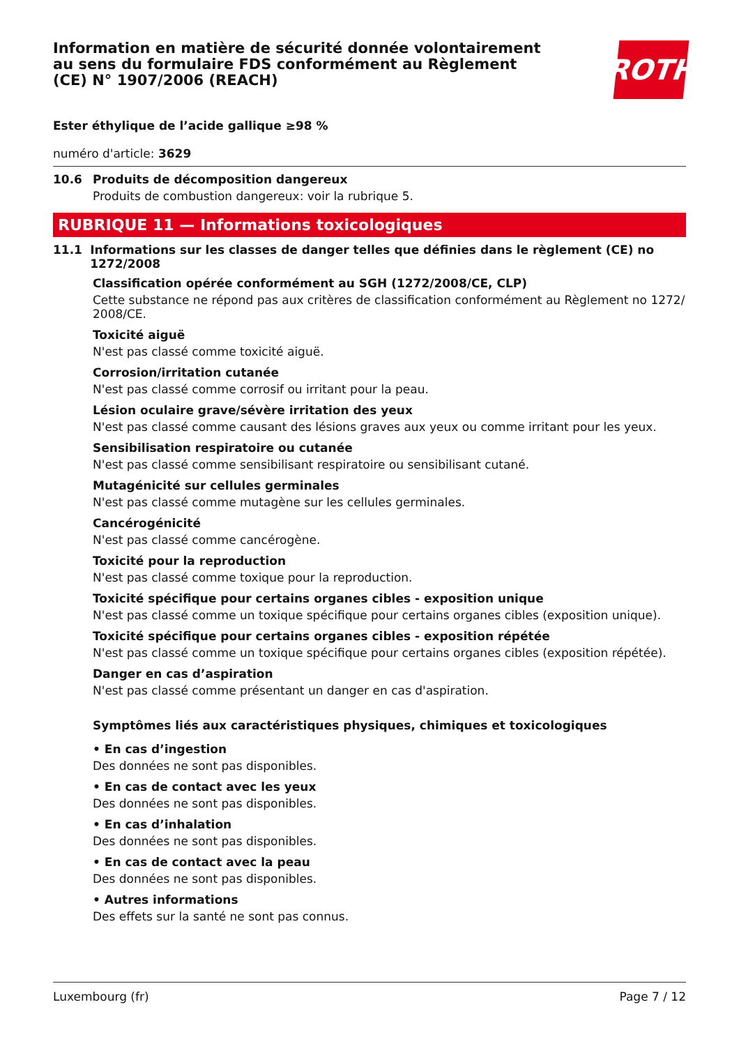Information en matière de sécurité donnée volontairement au sens du formulaire FDS conformément au Règlement (CE) N° 1907/2006 (REACH)
ROTH
Ester éthylique de l’acide gallique ≥98 %
numéro d'article: 3629
10.6 Produits de décomposition dangereux
Produits de combustion dangereux: voir la rubrique 5.
RUBRIQUE 11 — Informations toxicologiques
11.1 Informations sur les classes de danger telles que définies dans le règlement (CE) no 1272/2008
Classification opérée conformément au SGH (1272/2008/CE, CLP)
Cette substance ne répond pas aux critères de classification conformément au Règlement no 1272/ 2008/CE.
Toxicité aiguë
N'est pas classé comme toxicité aiguë.
Corrosion/irritation cutanée
N'est pas classé comme corrosif ou irritant pour la peau.
Lésion oculaire grave/sévère irritation des yeux
N'est pas classé comme causant des lésions graves aux yeux ou comme irritant pour les yeux.
Sensibilisation respiratoire ou cutanée
N'est pas classé comme sensibilisant respiratoire ou sensibilisant cutané.
Mutagénicité sur cellules germinales
N'est pas classé comme mutagène sur les cellules germinales.
Cancérogénicité
N'est pas classé comme cancérogène.
Toxicité pour la reproduction
N'est pas classé comme toxique pour la reproduction.
Toxicité spécifique pour certains organes cibles - exposition unique
N'est pas classé comme un toxique spécifique pour certains organes cibles (exposition unique).
Toxicité spécifique pour certains organes cibles - exposition répétée
N'est pas classé comme un toxique spécifique pour certains organes cibles (exposition répétée).
Danger en cas d’aspiration
N'est pas classé comme présentant un danger en cas d'aspiration.
Symptômes liés aux caractéristiques physiques, chimiques et toxicologiques
• En cas d’ingestion
Des données ne sont pas disponibles.
• En cas de contact avec les yeux
Des données ne sont pas disponibles.
• En cas d’inhalation
Des données ne sont pas disponibles.
• En cas de contact avec la peau
Des données ne sont pas disponibles.
• Autres informations
Des effets sur la santé ne sont pas connus.
Luxembourg (fr) Page 7 / 12